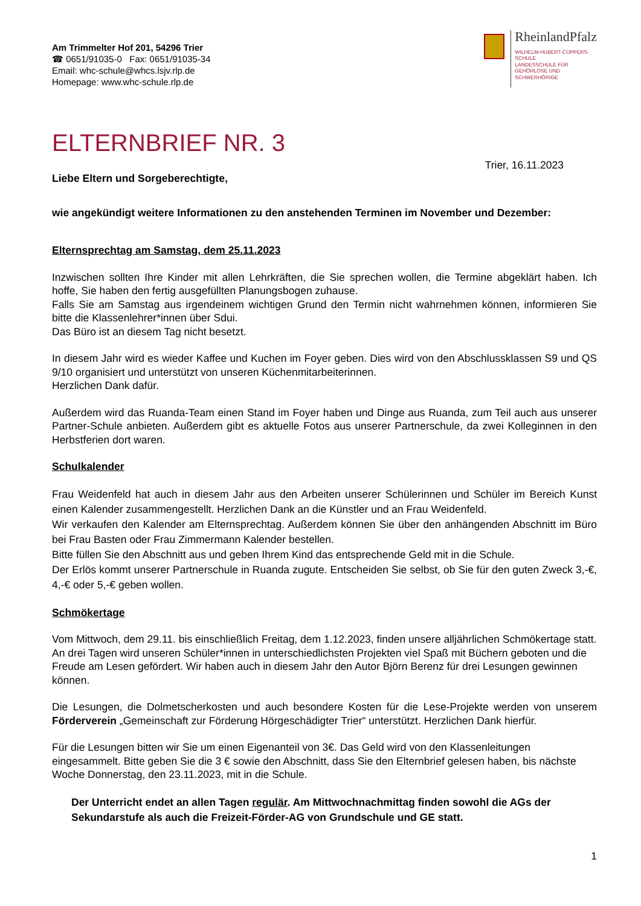Am Trimmelter Hof 201, 54296 Trier
☎ 0651/91035-0 Fax: 0651/91035-34
Email: whc-schule@whcs.lsjv.rlp.de
Homepage: www.whc-schule.rlp.de
RheinlandPfalz
WILHELM-HUBERT-CÜPPERS-
SCHULE
LANDESSCHULE FÜR
GEHÖRLOSE UND
SCHWERHÖRIGE
ELTERNBRIEF NR. 3
Trier, 16.11.2023
Liebe Eltern und Sorgeberechtigte,
wie angekündigt weitere Informationen zu den anstehenden Terminen im November und Dezember:
Elternsprechtag am Samstag, dem 25.11.2023
Inzwischen sollten Ihre Kinder mit allen Lehrkräften, die Sie sprechen wollen, die Termine abgeklärt haben. Ich hoffe, Sie haben den fertig ausgefüllten Planungsbogen zuhause.
Falls Sie am Samstag aus irgendeinem wichtigen Grund den Termin nicht wahrnehmen können, informieren Sie bitte die Klassenlehrer*innen über Sdui.
Das Büro ist an diesem Tag nicht besetzt.
In diesem Jahr wird es wieder Kaffee und Kuchen im Foyer geben. Dies wird von den Abschlussklassen S9 und QS 9/10 organisiert und unterstützt von unseren Küchenmitarbeiterinnen.
Herzlichen Dank dafür.
Außerdem wird das Ruanda-Team einen Stand im Foyer haben und Dinge aus Ruanda, zum Teil auch aus unserer Partner-Schule anbieten. Außerdem gibt es aktuelle Fotos aus unserer Partnerschule, da zwei Kolleginnen in den Herbstferien dort waren.
Schulkalender
Frau Weidenfeld hat auch in diesem Jahr aus den Arbeiten unserer Schülerinnen und Schüler im Bereich Kunst einen Kalender zusammengestellt. Herzlichen Dank an die Künstler und an Frau Weidenfeld.
Wir verkaufen den Kalender am Elternsprechtag. Außerdem können Sie über den anhängenden Abschnitt im Büro bei Frau Basten oder Frau Zimmermann Kalender bestellen.
Bitte füllen Sie den Abschnitt aus und geben Ihrem Kind das entsprechende Geld mit in die Schule.
Der Erlös kommt unserer Partnerschule in Ruanda zugute. Entscheiden Sie selbst, ob Sie für den guten Zweck 3,-€, 4,-€ oder 5,-€ geben wollen.
Schmökertage
Vom Mittwoch, dem 29.11. bis einschließlich Freitag, dem 1.12.2023, finden unsere alljährlichen Schmökertage statt. An drei Tagen wird unseren Schüler*innen in unterschiedlichsten Projekten viel Spaß mit Büchern geboten und die Freude am Lesen gefördert. Wir haben auch in diesem Jahr den Autor Björn Berenz für drei Lesungen gewinnen können.
Die Lesungen, die Dolmetscherkosten und auch besondere Kosten für die Lese-Projekte werden von unserem Förderverein „Gemeinschaft zur Förderung Hörgeschädigter Trier“ unterstützt. Herzlichen Dank hierfür.
Für die Lesungen bitten wir Sie um einen Eigenanteil von 3€. Das Geld wird von den Klassenleitungen eingesammelt. Bitte geben Sie die 3 € sowie den Abschnitt, dass Sie den Elternbrief gelesen haben, bis nächste Woche Donnerstag, den 23.11.2023, mit in die Schule.
Der Unterricht endet an allen Tagen regulär. Am Mittwochnachmittag finden sowohl die AGs der Sekundarstufe als auch die Freizeit-Förder-AG von Grundschule und GE statt.
1